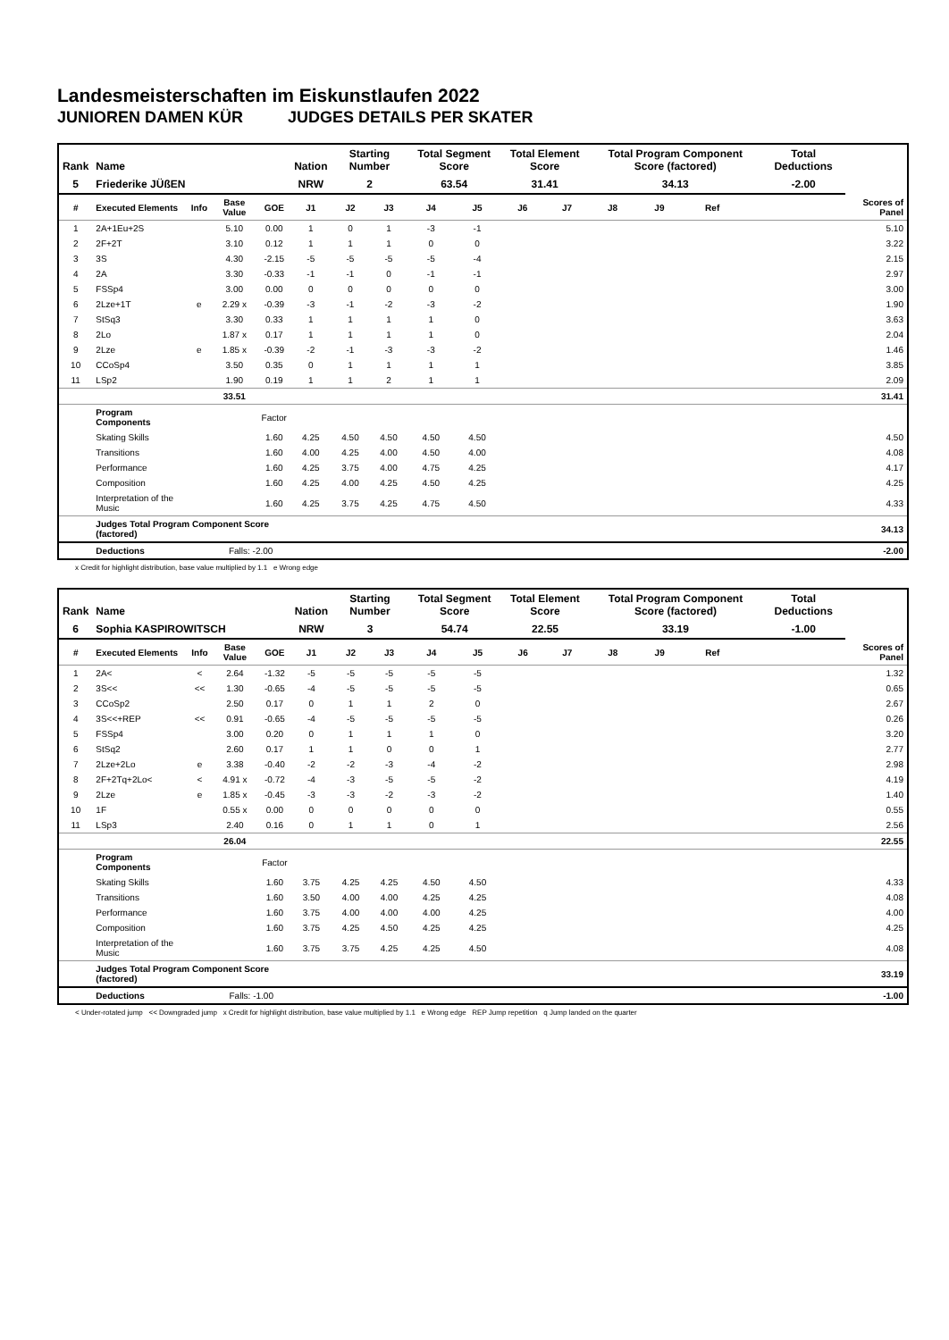Landesmeisterschaften im Eiskunstlaufen 2022
JUNIOREN DAMEN KÜR JUDGES DETAILS PER SKATER
| Rank | Name | | | | Nation | Starting Number | | Total Segment Score | | Total Element Score | | Total Program Component Score (factored) | | | | Total Deductions | |
| --- | --- | --- | --- | --- | --- | --- | --- | --- | --- | --- | --- | --- | --- | --- | --- | --- | --- |
| 5 | Friederike JÜßEN | | | | NRW | 2 | | 63.54 | | 31.41 | | 34.13 | | | | -2.00 | |
| # | Executed Elements | Info | Base Value | GOE | J1 | J2 | J3 | J4 | J5 | J6 | J7 | J8 | J9 | Ref | | | Scores of Panel |
| 1 | 2A+1Eu+2S | | 5.10 | 0.00 | 1 | 0 | 1 | -3 | -1 | | | | | | | | 5.10 |
| 2 | 2F+2T | | 3.10 | 0.12 | 1 | 1 | 1 | 0 | 0 | | | | | | | | 3.22 |
| 3 | 3S | | 4.30 | -2.15 | -5 | -5 | -5 | -5 | -4 | | | | | | | | 2.15 |
| 4 | 2A | | 3.30 | -0.33 | -1 | -1 | 0 | -1 | -1 | | | | | | | | 2.97 |
| 5 | FSSp4 | | 3.00 | 0.00 | 0 | 0 | 0 | 0 | 0 | | | | | | | | 3.00 |
| 6 | 2Lze+1T | e | 2.29 x | -0.39 | -3 | -1 | -2 | -3 | -2 | | | | | | | | 1.90 |
| 7 | StSq3 | | 3.30 | 0.33 | 1 | 1 | 1 | 1 | 0 | | | | | | | | 3.63 |
| 8 | 2Lo | | 1.87 x | 0.17 | 1 | 1 | 1 | 1 | 0 | | | | | | | | 2.04 |
| 9 | 2Lze | e | 1.85 x | -0.39 | -2 | -1 | -3 | -3 | -2 | | | | | | | | 1.46 |
| 10 | CCoSp4 | | 3.50 | 0.35 | 0 | 1 | 1 | 1 | 1 | | | | | | | | 3.85 |
| 11 | LSp2 | | 1.90 | 0.19 | 1 | 1 | 2 | 1 | 1 | | | | | | | | 2.09 |
| | | | 33.51 | | | | | | | | | | | | | | 31.41 |
| | Program Components | | | Factor | | | | | | | | | | | | | |
| | Skating Skills | | | 1.60 | 4.25 | 4.50 | 4.50 | 4.50 | 4.50 | | | | | | | | 4.50 |
| | Transitions | | | 1.60 | 4.00 | 4.25 | 4.00 | 4.50 | 4.00 | | | | | | | | 4.08 |
| | Performance | | | 1.60 | 4.25 | 3.75 | 4.00 | 4.75 | 4.25 | | | | | | | | 4.17 |
| | Composition | | | 1.60 | 4.25 | 4.00 | 4.25 | 4.50 | 4.25 | | | | | | | | 4.25 |
| | Interpretation of the Music | | | 1.60 | 4.25 | 3.75 | 4.25 | 4.75 | 4.50 | | | | | | | | 4.33 |
| | Judges Total Program Component Score (factored) | | | | | | | | | | | | | | | | 34.13 |
| | Deductions | | Falls: -2.00 | | | | | | | | | | | | | | -2.00 |
x Credit for highlight distribution, base value multiplied by 1.1 e Wrong edge
| Rank | Name | | | | Nation | Starting Number | | Total Segment Score | | Total Element Score | | Total Program Component Score (factored) | | | | Total Deductions | |
| --- | --- | --- | --- | --- | --- | --- | --- | --- | --- | --- | --- | --- | --- | --- | --- | --- | --- |
| 6 | Sophia KASPIROWITSCH | | | | NRW | 3 | | 54.74 | | 22.55 | | 33.19 | | | | -1.00 | |
| # | Executed Elements | Info | Base Value | GOE | J1 | J2 | J3 | J4 | J5 | J6 | J7 | J8 | J9 | Ref | | | Scores of Panel |
| 1 | 2A< | < | 2.64 | -1.32 | -5 | -5 | -5 | -5 | -5 | | | | | | | | 1.32 |
| 2 | 3S<< | << | 1.30 | -0.65 | -4 | -5 | -5 | -5 | -5 | | | | | | | | 0.65 |
| 3 | CCoSp2 | | 2.50 | 0.17 | 0 | 1 | 1 | 2 | 0 | | | | | | | | 2.67 |
| 4 | 3S<<+REP | << | 0.91 | -0.65 | -4 | -5 | -5 | -5 | -5 | | | | | | | | 0.26 |
| 5 | FSSp4 | | 3.00 | 0.20 | 0 | 1 | 1 | 1 | 0 | | | | | | | | 3.20 |
| 6 | StSq2 | | 2.60 | 0.17 | 1 | 1 | 0 | 0 | 1 | | | | | | | | 2.77 |
| 7 | 2Lze+2Lo | e | 3.38 | -0.40 | -2 | -2 | -3 | -4 | -2 | | | | | | | | 2.98 |
| 8 | 2F+2Tq+2Lo< | < | 4.91 x | -0.72 | -4 | -3 | -5 | -5 | -2 | | | | | | | | 4.19 |
| 9 | 2Lze | e | 1.85 x | -0.45 | -3 | -3 | -2 | -3 | -2 | | | | | | | | 1.40 |
| 10 | 1F | | 0.55 x | 0.00 | 0 | 0 | 0 | 0 | 0 | | | | | | | | 0.55 |
| 11 | LSp3 | | 2.40 | 0.16 | 0 | 1 | 1 | 0 | 1 | | | | | | | | 2.56 |
| | | | 26.04 | | | | | | | | | | | | | | 22.55 |
| | Program Components | | | Factor | | | | | | | | | | | | | |
| | Skating Skills | | | 1.60 | 3.75 | 4.25 | 4.25 | 4.50 | 4.50 | | | | | | | | 4.33 |
| | Transitions | | | 1.60 | 3.50 | 4.00 | 4.00 | 4.25 | 4.25 | | | | | | | | 4.08 |
| | Performance | | | 1.60 | 3.75 | 4.00 | 4.00 | 4.00 | 4.25 | | | | | | | | 4.00 |
| | Composition | | | 1.60 | 3.75 | 4.25 | 4.50 | 4.25 | 4.25 | | | | | | | | 4.25 |
| | Interpretation of the Music | | | 1.60 | 3.75 | 3.75 | 4.25 | 4.25 | 4.50 | | | | | | | | 4.08 |
| | Judges Total Program Component Score (factored) | | | | | | | | | | | | | | | | 33.19 |
| | Deductions | | Falls: -1.00 | | | | | | | | | | | | | | -1.00 |
< Under-rotated jump << Downgraded jump x Credit for highlight distribution, base value multiplied by 1.1 e Wrong edge REP Jump repetition q Jump landed on the quarter